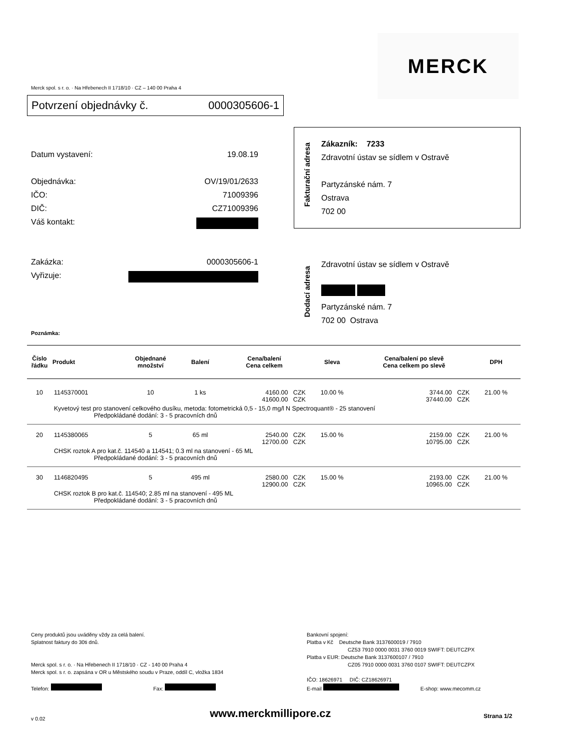MERCK
Merck spol. s r. o. · Na Hřebenech II 1718/10 · CZ – 140 00 Praha 4
Potvrzení objednávky č. 0000305606-1
Datum vystavení: 19.08.19
Objednávka: OV/19/01/2633
IČO: 71009396
DIČ: CZ71009396
Váš kontakt:
Zakázka: 0000305606-1
Vyřizuje:
Fakturační adresa
Zákazník: 7233
Zdravotní ústav se sídlem v Ostravě
Partyzánské nám. 7
Ostrava
702 00
Dodací adresa
Zdravotní ústav se sídlem v Ostravě
Partyzánské nám. 7
702 00 Ostrava
Poznámka:
| Číslo řádku | Produkt | Objednané množství | Balení | Cena/balení Cena celkem | Sleva | Cena/balení po slevě Cena celkem po slevě | DPH |
| --- | --- | --- | --- | --- | --- | --- | --- |
| 10 | 1145370001 | 10 | 1 ks | 4160.00 CZK 41600.00 CZK | 10.00 % | 3744.00 CZK 37440.00 CZK | 21.00 % |
| | Kyvetový test pro stanovení celkového dusíku, metoda: fotometrická 0,5 - 15,0 mg/l N Spectroquant® - 25 stanovení Předpokládané dodání: 3 - 5 pracovních dnů | | | | | | |
| 20 | 1145380065 | 5 | 65 ml | 2540.00 CZK 12700.00 CZK | 15.00 % | 2159.00 CZK 10795.00 CZK | 21.00 % |
| | CHSK roztok A pro kat.č. 114540 a 114541; 0.3 ml na stanovení - 65 ML Předpokládané dodání: 3 - 5 pracovních dnů | | | | | | |
| 30 | 1146820495 | 5 | 495 ml | 2580.00 CZK 12900.00 CZK | 15.00 % | 2193.00 CZK 10965.00 CZK | 21.00 % |
| | CHSK roztok B pro kat.č. 114540; 2.85 ml na stanovení - 495 ML Předpokládané dodání: 3 - 5 pracovních dnů | | | | | | |
Ceny produktů jsou uváděny vždy za celá balení.
Splatnost faktury do 30ti dnů.
Merck spol. s r. o. · Na Hřebenech II 1718/10 · CZ - 140 00 Praha 4
Merck spol. s r. o. zapsána v OR u Městského soudu v Praze, oddíl C, vložka 1834
Telefon: Fax:
Bankovní spojení:
Platba v Kč Deutsche Bank 3137600019 / 7910
CZ53 7910 0000 0031 3760 0019 SWIFT: DEUTCZPX
Platba v EUR: Deutsche Bank 3137600107 / 7910
CZ05 7910 0000 0031 3760 0107 SWIFT: DEUTCZPX
IČO: 18626971 DIČ: CZ18626971
E-mail E-shop: www.mecomm.cz
v 0.02 www.merckmillipore.cz Strana 1/2